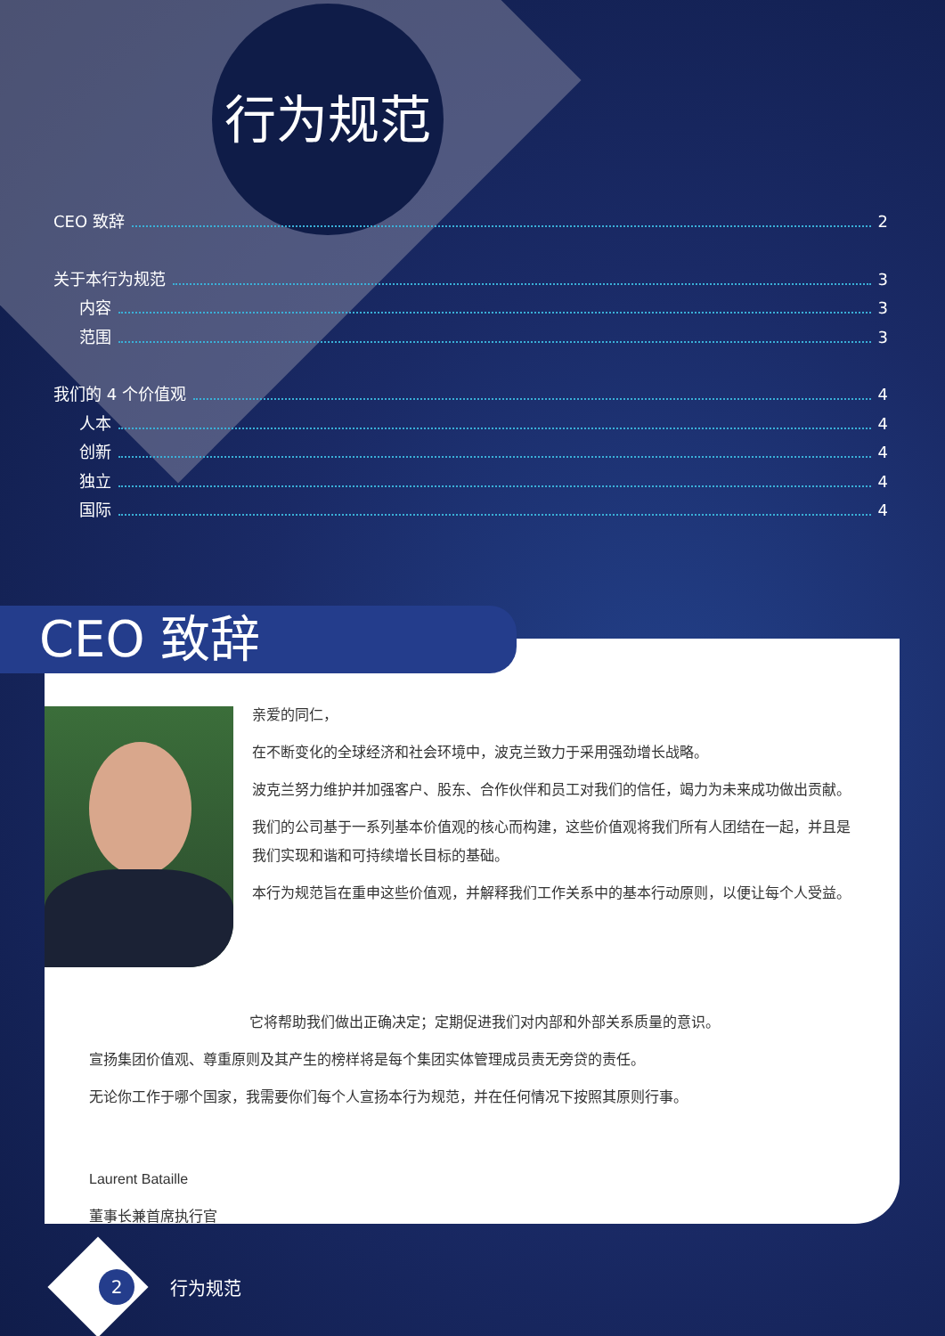行为规范
CEO 致辞 2
关于本行为规范 3
内容 3
范围 3
我们的 4 个价值观 4
人本 4
创新 4
独立 4
国际 4
亲爱的同仁，
在不断变化的全球经济和社会环境中，波克兰致力于采用强劲增长战略。
波克兰努力维护并加强客户、股东、合作伙伴和员工对我们的信任，竭力为未来成功做出贡献。
我们的公司基于一系列基本价值观的核心而构建，这些价值观将我们所有人团结在一起，并且是我们实现和谐和可持续增长目标的基础。
本行为规范旨在重申这些价值观，并解释我们工作关系中的基本行动原则，以便让每个人受益。
它将帮助我们做出正确决定；定期促进我们对内部和外部关系质量的意识。
宣扬集团价值观、尊重原则及其产生的榜样将是每个集团实体管理成员责无旁贷的责任。
无论你工作于哪个国家，我需要你们每个人宣扬本行为规范，并在任何情况下按照其原则行事。
Laurent Bataille
董事长兼首席执行官
CEO 致辞
2
行为规范